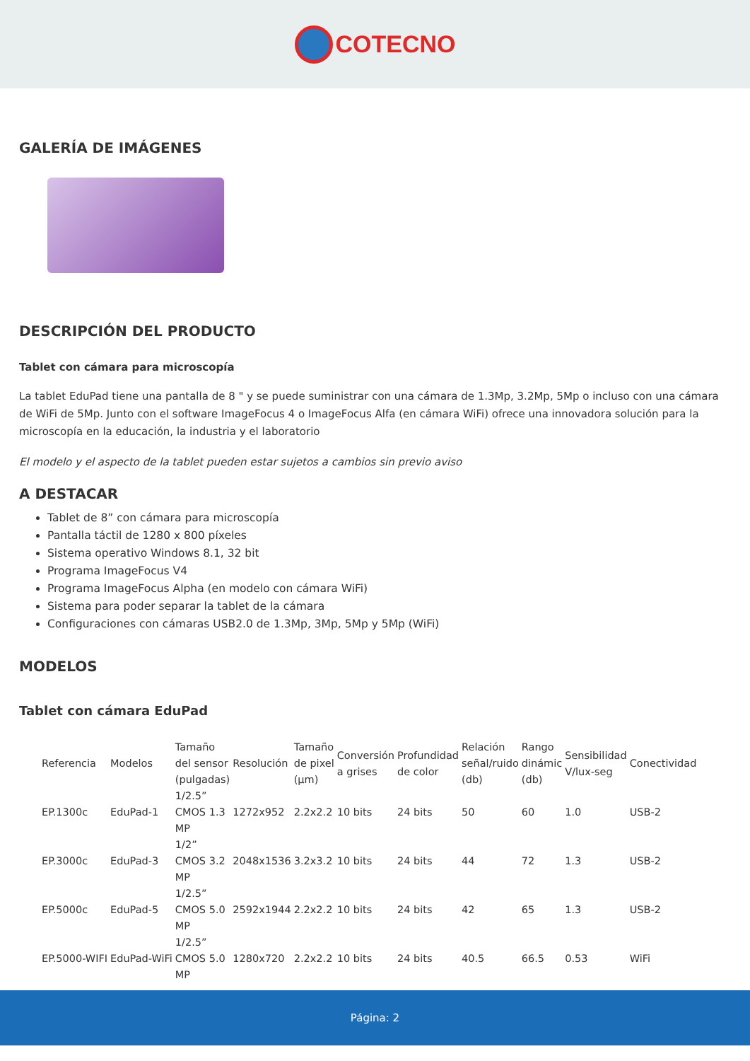COTECNO
GALERÍA DE IMÁGENES
DESCRIPCIÓN DEL PRODUCTO
Tablet con cámara para microscopía
La tablet EduPad tiene una pantalla de 8 " y se puede suministrar con una cámara de 1.3Mp, 3.2Mp, 5Mp o incluso con una cámara de WiFi de 5Mp. Junto con el software ImageFocus 4 o ImageFocus Alfa (en cámara WiFi) ofrece una innovadora solución para la microscopía en la educación, la industria y el laboratorio
El modelo y el aspecto de la tablet pueden estar sujetos a cambios sin previo aviso
A DESTACAR
Tablet de 8” con cámara para microscopía
Pantalla táctil de 1280 x 800 píxeles
Sistema operativo Windows 8.1, 32 bit
Programa ImageFocus V4
Programa ImageFocus Alpha (en modelo con cámara WiFi)
Sistema para poder separar la tablet de la cámara
Configuraciones con cámaras USB2.0 de 1.3Mp, 3Mp, 5Mp y 5Mp (WiFi)
MODELOS
Tablet con cámara EduPad
| Referencia | Modelos | Tamaño del sensor (pulgadas) | Resolución | Tamaño de pixel (µm) | Conversión a grises | Profundidad de color | Relación señal/ruido (db) | Rango dinámic (db) | Sensibilidad V/lux-seg | Conectividad |
| --- | --- | --- | --- | --- | --- | --- | --- | --- | --- | --- |
| EP.1300c | EduPad-1 | 1/2.5” CMOS 1.3 MP | 1272x952 | 2.2x2.2 | 10 bits | 24 bits | 50 | 60 | 1.0 | USB-2 |
| EP.3000c | EduPad-3 | 1/2” CMOS 3.2 MP | 2048x1536 | 3.2x3.2 | 10 bits | 24 bits | 44 | 72 | 1.3 | USB-2 |
| EP.5000c | EduPad-5 | 1/2.5” CMOS 5.0 MP | 2592x1944 | 2.2x2.2 | 10 bits | 24 bits | 42 | 65 | 1.3 | USB-2 |
| EP.5000-WIFI | EduPad-WiFi | 1/2.5” CMOS 5.0 MP | 1280x720 | 2.2x2.2 | 10 bits | 24 bits | 40.5 | 66.5 | 0.53 | WiFi |
Página: 2